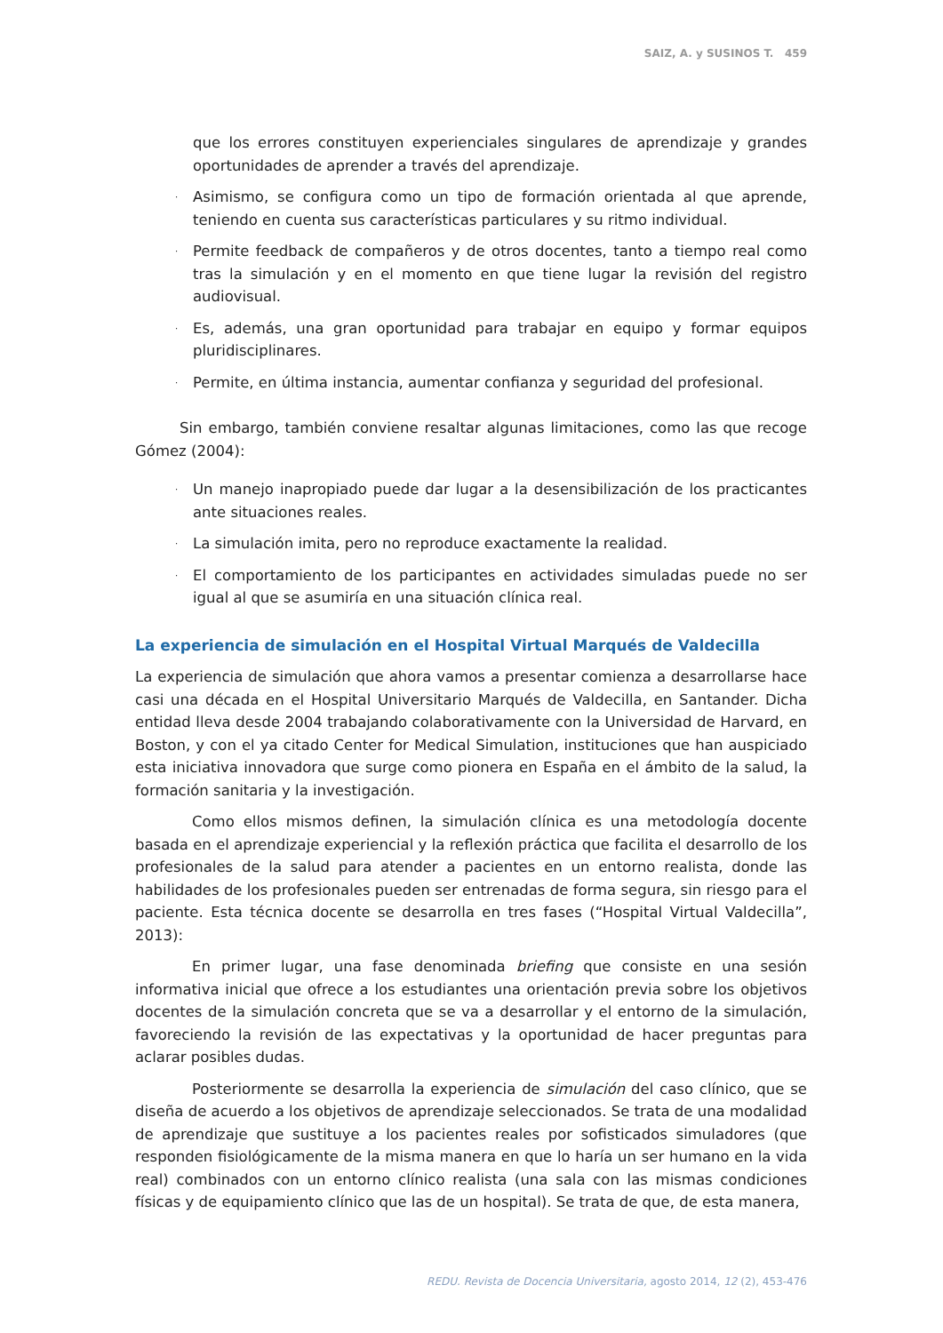SAIZ, A. y SUSINOS T. 459
que los errores constituyen experienciales singulares de aprendizaje y grandes oportunidades de aprender a través del aprendizaje.
· Asimismo, se configura como un tipo de formación orientada al que aprende, teniendo en cuenta sus características particulares y su ritmo individual.
· Permite feedback de compañeros y de otros docentes, tanto a tiempo real como tras la simulación y en el momento en que tiene lugar la revisión del registro audiovisual.
· Es, además, una gran oportunidad para trabajar en equipo y formar equipos pluridisciplinares.
· Permite, en última instancia, aumentar confianza y seguridad del profesional.
Sin embargo, también conviene resaltar algunas limitaciones, como las que recoge Gómez (2004):
· Un manejo inapropiado puede dar lugar a la desensibilización de los practicantes ante situaciones reales.
· La simulación imita, pero no reproduce exactamente la realidad.
· El comportamiento de los participantes en actividades simuladas puede no ser igual al que se asumiría en una situación clínica real.
La experiencia de simulación en el Hospital Virtual Marqués de Valdecilla
La experiencia de simulación que ahora vamos a presentar comienza a desarrollarse hace casi una década en el Hospital Universitario Marqués de Valdecilla, en Santander. Dicha entidad lleva desde 2004 trabajando colaborativamente con la Universidad de Harvard, en Boston, y con el ya citado Center for Medical Simulation, instituciones que han auspiciado esta iniciativa innovadora que surge como pionera en España en el ámbito de la salud, la formación sanitaria y la investigación.
Como ellos mismos definen, la simulación clínica es una metodología docente basada en el aprendizaje experiencial y la reflexión práctica que facilita el desarrollo de los profesionales de la salud para atender a pacientes en un entorno realista, donde las habilidades de los profesionales pueden ser entrenadas de forma segura, sin riesgo para el paciente. Esta técnica docente se desarrolla en tres fases (“Hospital Virtual Valdecilla”, 2013):
En primer lugar, una fase denominada briefing que consiste en una sesión informativa inicial que ofrece a los estudiantes una orientación previa sobre los objetivos docentes de la simulación concreta que se va a desarrollar y el entorno de la simulación, favoreciendo la revisión de las expectativas y la oportunidad de hacer preguntas para aclarar posibles dudas.
Posteriormente se desarrolla la experiencia de simulación del caso clínico, que se diseña de acuerdo a los objetivos de aprendizaje seleccionados. Se trata de una modalidad de aprendizaje que sustituye a los pacientes reales por sofisticados simuladores (que responden fisiológicamente de la misma manera en que lo haría un ser humano en la vida real) combinados con un entorno clínico realista (una sala con las mismas condiciones físicas y de equipamiento clínico que las de un hospital). Se trata de que, de esta manera,
REDU. Revista de Docencia Universitaria, agosto 2014, 12 (2), 453-476